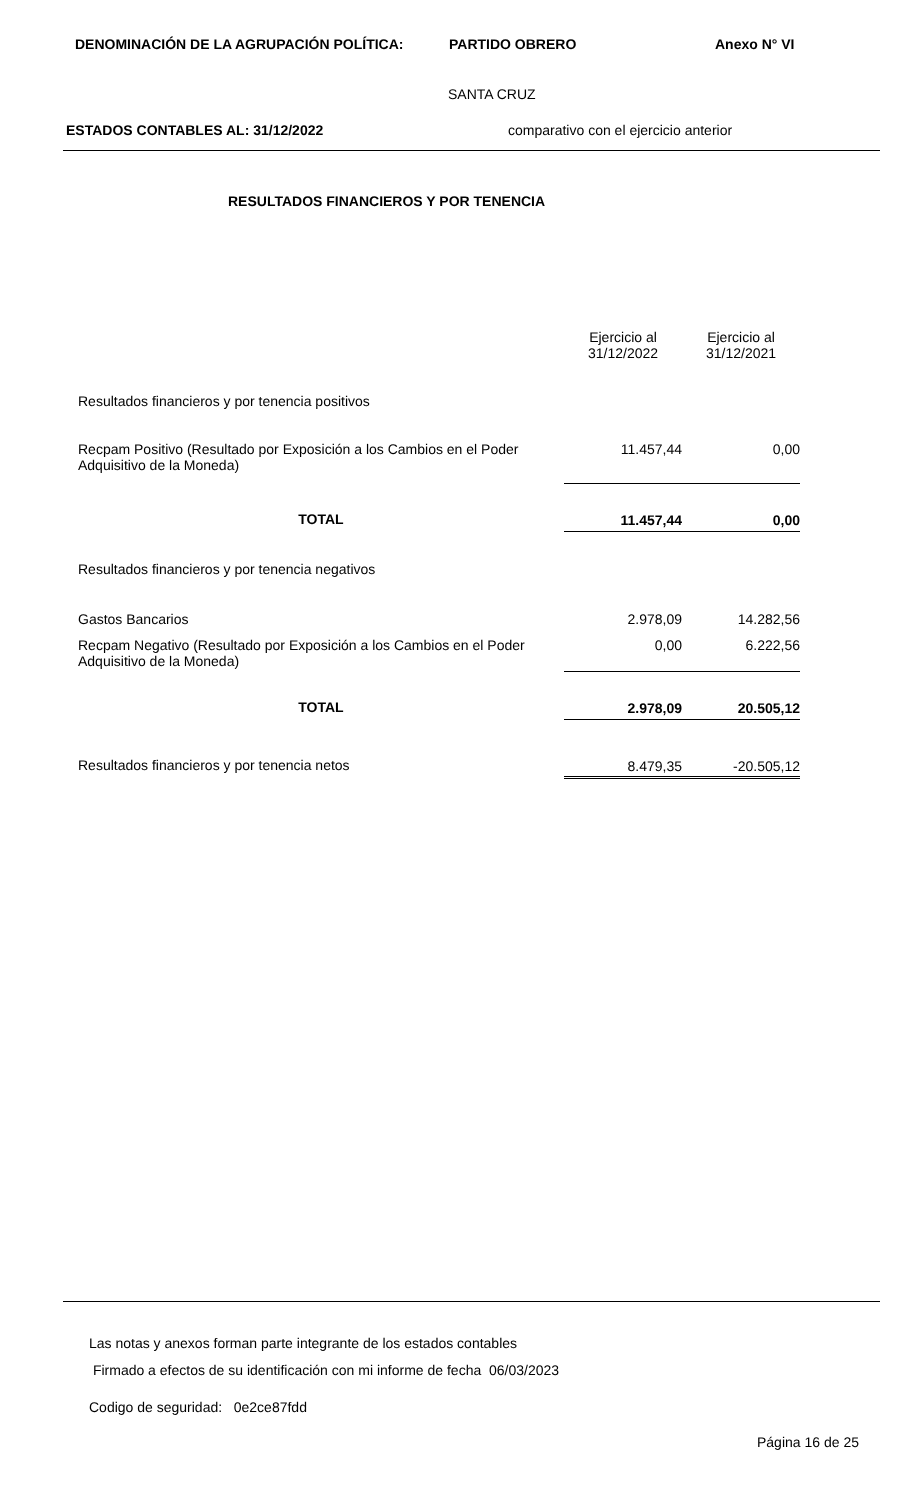DENOMINACIÓN DE LA AGRUPACIÓN POLÍTICA: PARTIDO OBRERO Anexo N° VI
SANTA CRUZ
ESTADOS CONTABLES AL: 31/12/2022 comparativo con el ejercicio anterior
RESULTADOS FINANCIEROS Y POR TENENCIA
| | Ejercicio al 31/12/2022 | Ejercicio al 31/12/2021 |
| Resultados financieros y por tenencia positivos | | |
| Recpam Positivo (Resultado por Exposición a los Cambios en el Poder Adquisitivo de la Moneda) | 11.457,44 | 0,00 |
| TOTAL | 11.457,44 | 0,00 |
| Resultados financieros y por tenencia negativos | | |
| Gastos Bancarios | 2.978,09 | 14.282,56 |
| Recpam Negativo (Resultado por Exposición a los Cambios en el Poder Adquisitivo de la Moneda) | 0,00 | 6.222,56 |
| TOTAL | 2.978,09 | 20.505,12 |
| Resultados financieros y por tenencia netos | 8.479,35 | -20.505,12 |
Las notas y anexos forman parte integrante de los estados contables
Firmado a efectos de su identificación con mi informe de fecha 06/03/2023
Codigo de seguridad: 0e2ce87fdd
Página 16 de 25